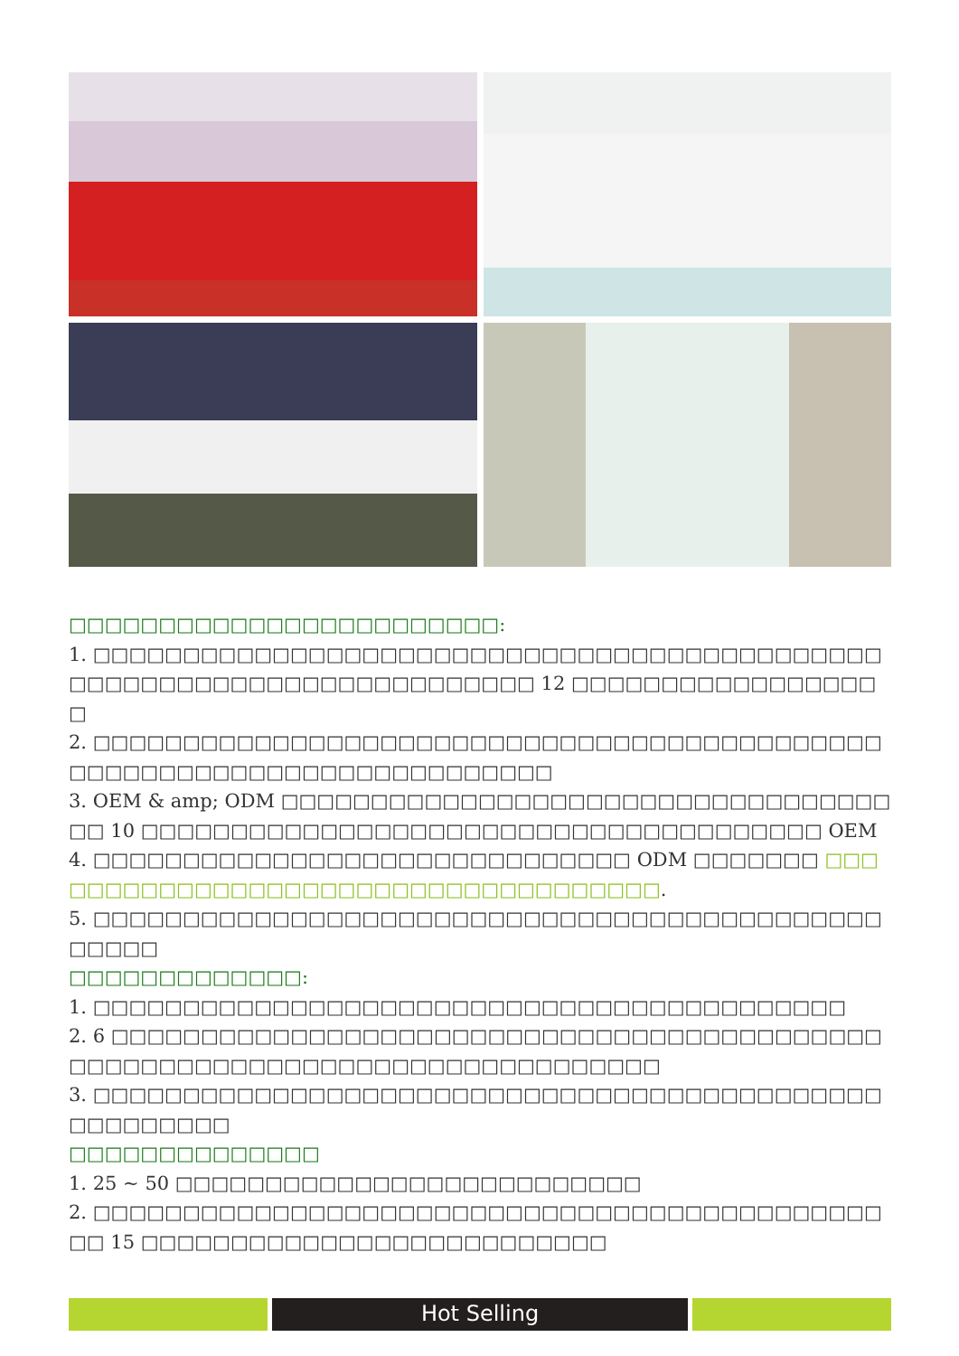□□□□□□□□□□□□□□□□□□□□□□□□:
1. □□□□□□□□□□□□□□□□□□□□□□□□□□□□□□□□□□□□□□□□□□□□□□□□□□□□□□□□□□□□□□□□□□□□□□ 12 □□□□□□□□□□□□□□□□□□
2. □□□□□□□□□□□□□□□□□□□□□□□□□□□□□□□□□□□□□□□□□□□□□□□□□□□□□□□□□□□□□□□□□□□□□□□
3. OEM & amp; ODM □□□□□□□□□□□□□□□□□□□□□□□□□□□□□□□□□□□□ 10 □□□□□□□□□□□□□□□□□□□□□□□□□□□□□□□□□□□□□□ OEM
4. □□□□□□□□□□□□□□□□□□□□□□□□□□□□□□ ODM □□□□□□□ □□□□□□□□□□□□□□□□□□□□□□□□□□□□□□□□□□□□.
5. □□□□□□□□□□□□□□□□□□□□□□□□□□□□□□□□□□□□□□□□□□□□□□□□□
□□□□□□□□□□□□□:
1. □□□□□□□□□□□□□□□□□□□□□□□□□□□□□□□□□□□□□□□□□□
2. 6 □□□□□□□□□□□□□□□□□□□□□□□□□□□□□□□□□□□□□□□□□□□□□□□□□□□□□□□□□□□□□□□□□□□□□□□□□□□□
3. □□□□□□□□□□□□□□□□□□□□□□□□□□□□□□□□□□□□□□□□□□□□□□□□□□□□□
□□□□□□□□□□□□□□
1. 25 ~ 50 □□□□□□□□□□□□□□□□□□□□□□□□□□
2. □□□□□□□□□□□□□□□□□□□□□□□□□□□□□□□□□□□□□□□□□□□□□□ 15 □□□□□□□□□□□□□□□□□□□□□□□□□□
Hot Selling